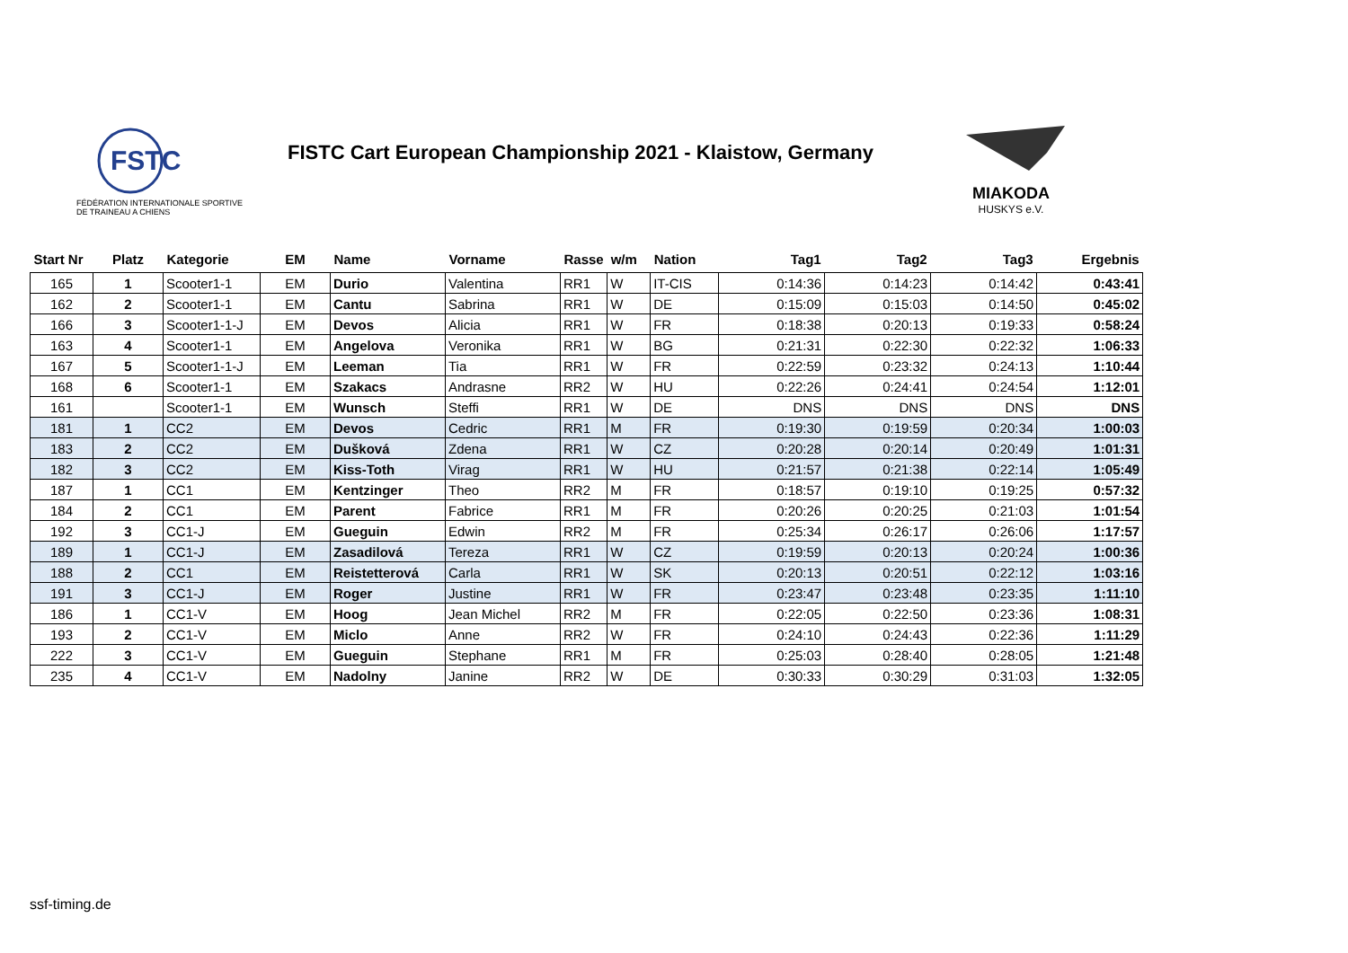FSTC
FÉDÉRATION INTERNATIONALE SPORTIVE
DE TRAINEAU A CHIENS
FISTC Cart European Championship 2021 - Klaistow, Germany
MIAKODA
HUSKYS e.V.
| Start Nr | Platz | Kategorie | EM | Name | Vorname | Rasse | w/m | Nation | Tag1 | Tag2 | Tag3 | Ergebnis |
| --- | --- | --- | --- | --- | --- | --- | --- | --- | --- | --- | --- | --- |
| 165 | 1 | Scooter1-1 | EM | Durio | Valentina | RR1 | W | IT-CIS | 0:14:36 | 0:14:23 | 0:14:42 | 0:43:41 |
| 162 | 2 | Scooter1-1 | EM | Cantu | Sabrina | RR1 | W | DE | 0:15:09 | 0:15:03 | 0:14:50 | 0:45:02 |
| 166 | 3 | Scooter1-1-J | EM | Devos | Alicia | RR1 | W | FR | 0:18:38 | 0:20:13 | 0:19:33 | 0:58:24 |
| 163 | 4 | Scooter1-1 | EM | Angelova | Veronika | RR1 | W | BG | 0:21:31 | 0:22:30 | 0:22:32 | 1:06:33 |
| 167 | 5 | Scooter1-1-J | EM | Leeman | Tia | RR1 | W | FR | 0:22:59 | 0:23:32 | 0:24:13 | 1:10:44 |
| 168 | 6 | Scooter1-1 | EM | Szakacs | Andrasne | RR2 | W | HU | 0:22:26 | 0:24:41 | 0:24:54 | 1:12:01 |
| 161 | | Scooter1-1 | EM | Wunsch | Steffi | RR1 | W | DE | DNS | DNS | DNS | DNS |
| 181 | 1 | CC2 | EM | Devos | Cedric | RR1 | M | FR | 0:19:30 | 0:19:59 | 0:20:34 | 1:00:03 |
| 183 | 2 | CC2 | EM | Dušková | Zdena | RR1 | W | CZ | 0:20:28 | 0:20:14 | 0:20:49 | 1:01:31 |
| 182 | 3 | CC2 | EM | Kiss-Toth | Virag | RR1 | W | HU | 0:21:57 | 0:21:38 | 0:22:14 | 1:05:49 |
| 187 | 1 | CC1 | EM | Kentzinger | Theo | RR2 | M | FR | 0:18:57 | 0:19:10 | 0:19:25 | 0:57:32 |
| 184 | 2 | CC1 | EM | Parent | Fabrice | RR1 | M | FR | 0:20:26 | 0:20:25 | 0:21:03 | 1:01:54 |
| 192 | 3 | CC1-J | EM | Gueguin | Edwin | RR2 | M | FR | 0:25:34 | 0:26:17 | 0:26:06 | 1:17:57 |
| 189 | 1 | CC1-J | EM | Zasadilová | Tereza | RR1 | W | CZ | 0:19:59 | 0:20:13 | 0:20:24 | 1:00:36 |
| 188 | 2 | CC1 | EM | Reistetterová | Carla | RR1 | W | SK | 0:20:13 | 0:20:51 | 0:22:12 | 1:03:16 |
| 191 | 3 | CC1-J | EM | Roger | Justine | RR1 | W | FR | 0:23:47 | 0:23:48 | 0:23:35 | 1:11:10 |
| 186 | 1 | CC1-V | EM | Hoog | Jean Michel | RR2 | M | FR | 0:22:05 | 0:22:50 | 0:23:36 | 1:08:31 |
| 193 | 2 | CC1-V | EM | Miclo | Anne | RR2 | W | FR | 0:24:10 | 0:24:43 | 0:22:36 | 1:11:29 |
| 222 | 3 | CC1-V | EM | Gueguin | Stephane | RR1 | M | FR | 0:25:03 | 0:28:40 | 0:28:05 | 1:21:48 |
| 235 | 4 | CC1-V | EM | Nadolny | Janine | RR2 | W | DE | 0:30:33 | 0:30:29 | 0:31:03 | 1:32:05 |
ssf-timing.de